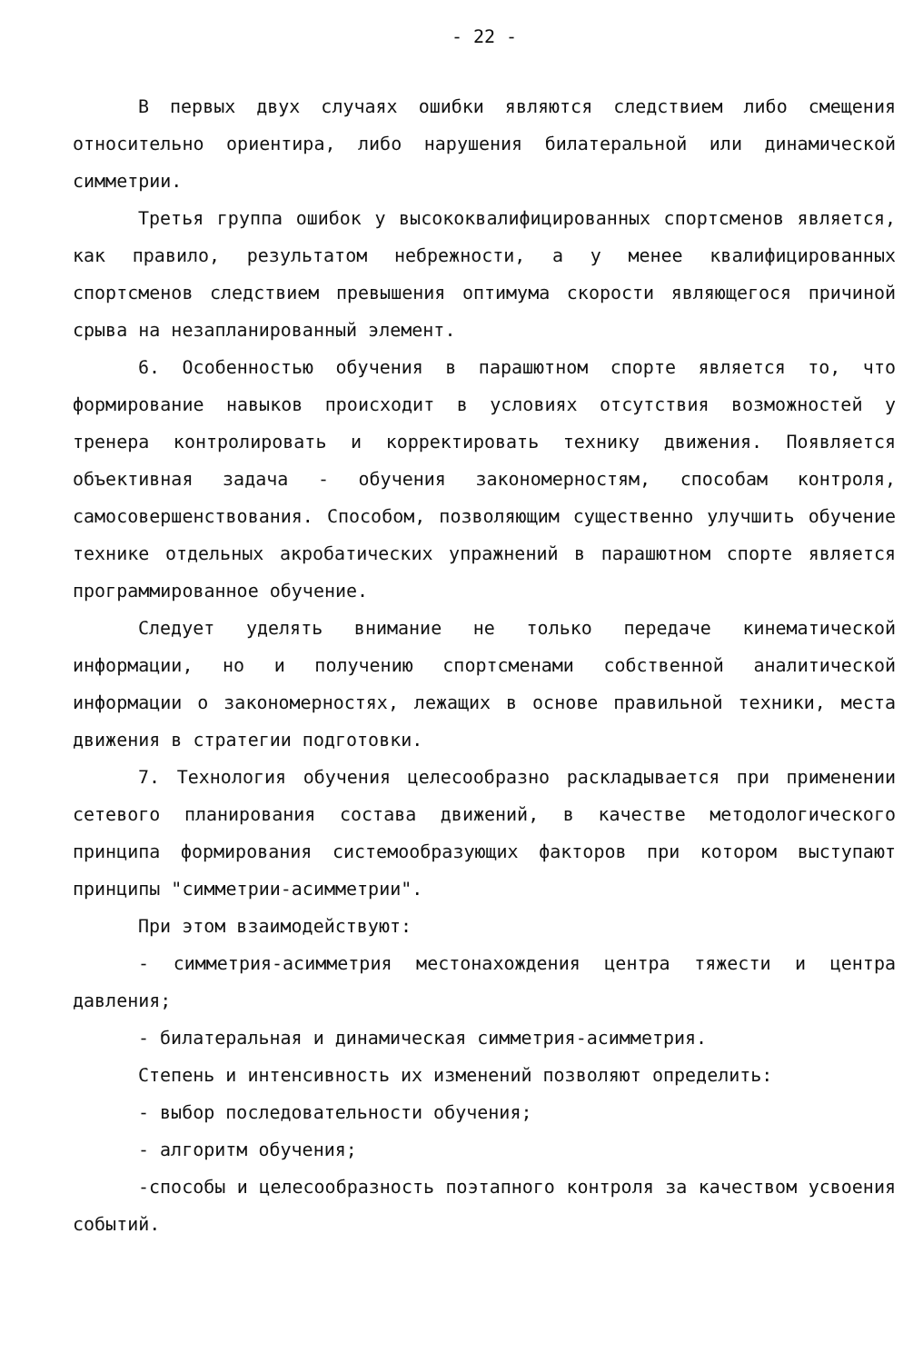- 22 -
В первых двух случаях ошибки являются следствием либо смещения относительно ориентира, либо нарушения билатеральной или динамической симметрии.
Третья группа ошибок у высококвалифицированных спортсменов является, как правило, результатом небрежности, а у менее квалифицированных спортсменов следствием превышения оптимума скорости являющегося причиной срыва на незапланированный элемент.
6. Особенностью обучения в парашютном спорте является то, что формирование навыков происходит в условиях отсутствия возможностей у тренера контролировать и корректировать технику движения. Появляется объективная задача - обучения закономерностям, способам контроля, самосовершенствования. Способом, позволяющим существенно улучшить обучение технике отдельных акробатических упражнений в парашютном спорте является программированное обучение.
Следует уделять внимание не только передаче кинематической информации, но и получению спортсменами собственной аналитической информации о закономерностях, лежащих в основе правильной техники, места движения в стратегии подготовки.
7. Технология обучения целесообразно раскладывается при применении сетевого планирования состава движений, в качестве методологического принципа формирования системообразующих факторов при котором выступают принципы "симметрии-асимметрии".
При этом взаимодействуют:
- симметрия-асимметрия местонахождения центра тяжести и центра давления;
- билатеральная и динамическая симметрия-асимметрия.
Степень и интенсивность их изменений позволяют определить:
- выбор последовательности обучения;
- алгоритм обучения;
-способы и целесообразность поэтапного контроля за качеством усвоения событий.